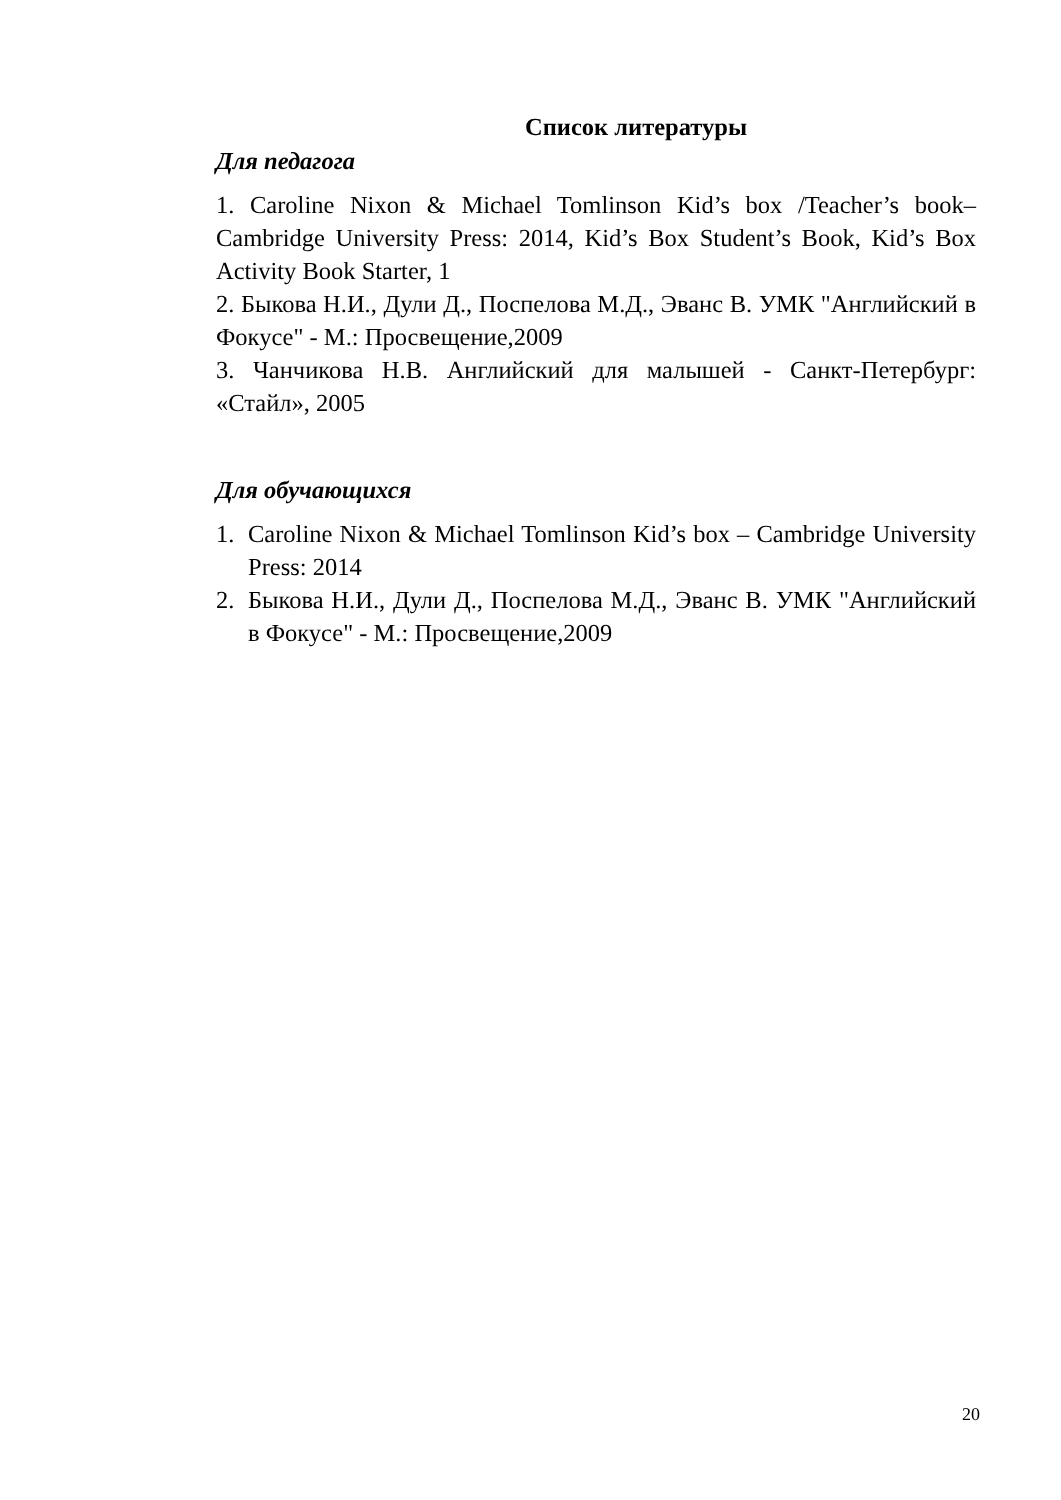Список литературы
Для педагога
1. Caroline Nixon & Michael Tomlinson Kid’s box /Teacher’s book– Cambridge University Press: 2014, Kid’s Box Student’s Book, Kid’s Box Activity Book Starter, 1
2. Быкова Н.И., Дули Д., Поспелова М.Д., Эванс В. УМК "Английский в Фокусе" - М.: Просвещение,2009
3. Чанчикова Н.В. Английский для малышей - Санкт-Петербург: «Стайл», 2005
Для обучающихся
1. Caroline Nixon & Michael Tomlinson Kid’s box – Cambridge University Press: 2014
2. Быкова Н.И., Дули Д., Поспелова М.Д., Эванс В. УМК "Английский в Фокусе" - М.: Просвещение,2009
20